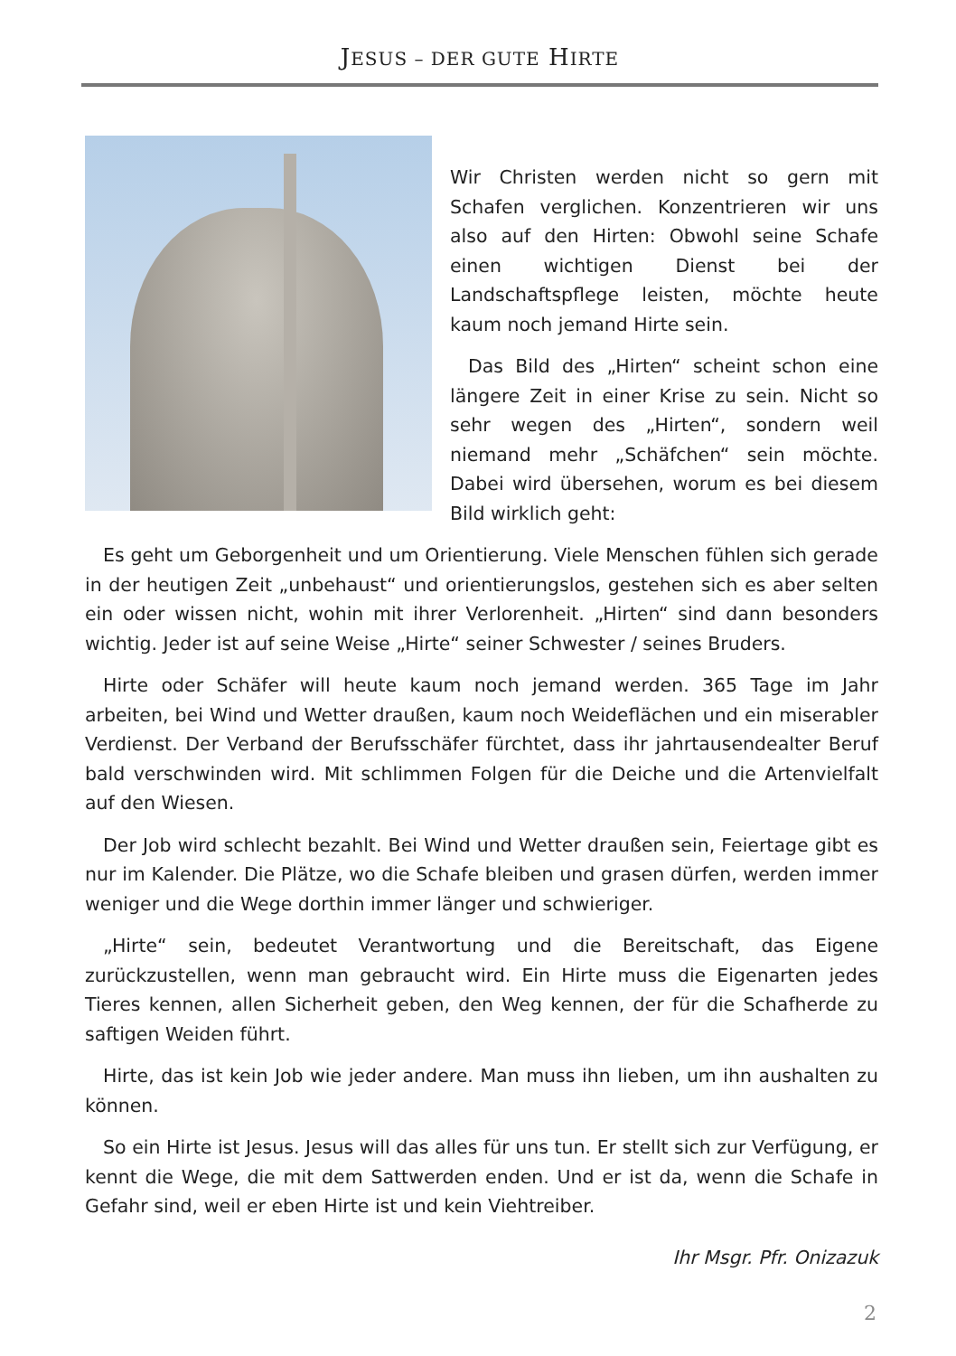JESUS – DER GUTE HIRTE
Wir Christen werden nicht so gern mit Schafen verglichen. Konzentrieren wir uns also auf den Hirten: Obwohl seine Schafe einen wichtigen Dienst bei der Landschaftspflege leisten, möchte heute kaum noch jemand Hirte sein.
Das Bild des „Hirten“ scheint schon eine längere Zeit in einer Krise zu sein. Nicht so sehr wegen des „Hirten“, sondern weil niemand mehr „Schäfchen“ sein möchte. Dabei wird übersehen, worum es bei diesem Bild wirklich geht:
Es geht um Geborgenheit und um Orientierung. Viele Menschen fühlen sich gerade in der heutigen Zeit „unbehaust“ und orientierungslos, gestehen sich es aber selten ein oder wissen nicht, wohin mit ihrer Verlorenheit. „Hirten“ sind dann besonders wichtig. Jeder ist auf seine Weise „Hirte“ seiner Schwester / seines Bruders.
Hirte oder Schäfer will heute kaum noch jemand werden. 365 Tage im Jahr arbeiten, bei Wind und Wetter draußen, kaum noch Weideflächen und ein miserabler Verdienst. Der Verband der Berufsschäfer fürchtet, dass ihr jahrtausendealter Beruf bald verschwinden wird. Mit schlimmen Folgen für die Deiche und die Artenvielfalt auf den Wiesen.
Der Job wird schlecht bezahlt. Bei Wind und Wetter draußen sein, Feiertage gibt es nur im Kalender. Die Plätze, wo die Schafe bleiben und grasen dürfen, werden immer weniger und die Wege dorthin immer länger und schwieriger.
„Hirte“ sein, bedeutet Verantwortung und die Bereitschaft, das Eigene zurückzustellen, wenn man gebraucht wird. Ein Hirte muss die Eigenarten jedes Tieres kennen, allen Sicherheit geben, den Weg kennen, der für die Schafherde zu saftigen Weiden führt.
Hirte, das ist kein Job wie jeder andere. Man muss ihn lieben, um ihn aushalten zu können.
So ein Hirte ist Jesus. Jesus will das alles für uns tun. Er stellt sich zur Verfügung, er kennt die Wege, die mit dem Sattwerden enden. Und er ist da, wenn die Schafe in Gefahr sind, weil er eben Hirte ist und kein Viehtreiber.
Ihr Msgr. Pfr. Onizazuk
2